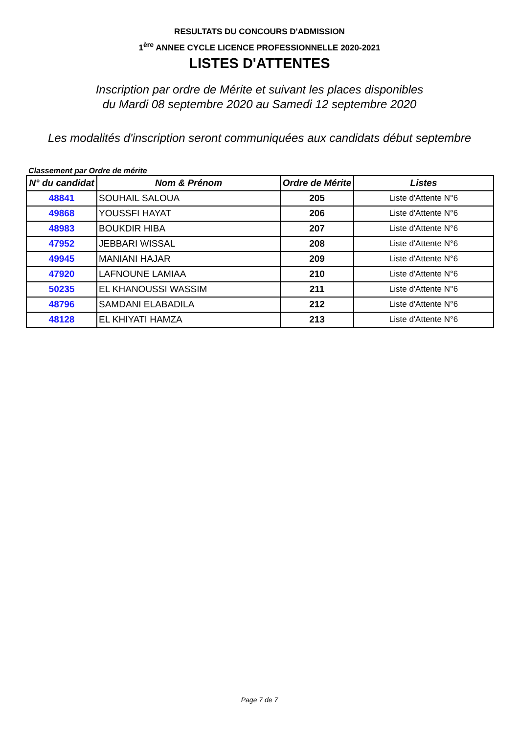RESULTATS DU CONCOURS D'ADMISSION
1<sup>ère</sup> ANNEE CYCLE LICENCE PROFESSIONNELLE 2020-2021
LISTES D'ATTENTES
Inscription par ordre de Mérite et suivant les places disponibles
du Mardi 08 septembre 2020 au Samedi 12 septembre 2020
Les modalités d'inscription seront communiquées aux candidats début septembre
Classement par Ordre de mérite
| N° du candidat | Nom & Prénom | Ordre de Mérite | Listes |
| --- | --- | --- | --- |
| 48841 | SOUHAIL SALOUA | 205 | Liste d'Attente N°6 |
| 49868 | YOUSSFI HAYAT | 206 | Liste d'Attente N°6 |
| 48983 | BOUKDIR HIBA | 207 | Liste d'Attente N°6 |
| 47952 | JEBBARI WISSAL | 208 | Liste d'Attente N°6 |
| 49945 | MANIANI HAJAR | 209 | Liste d'Attente N°6 |
| 47920 | LAFNOUNE LAMIAA | 210 | Liste d'Attente N°6 |
| 50235 | EL KHANOUSSI WASSIM | 211 | Liste d'Attente N°6 |
| 48796 | SAMDANI ELABADILA | 212 | Liste d'Attente N°6 |
| 48128 | EL KHIYATI HAMZA | 213 | Liste d'Attente N°6 |
Page 7 de 7